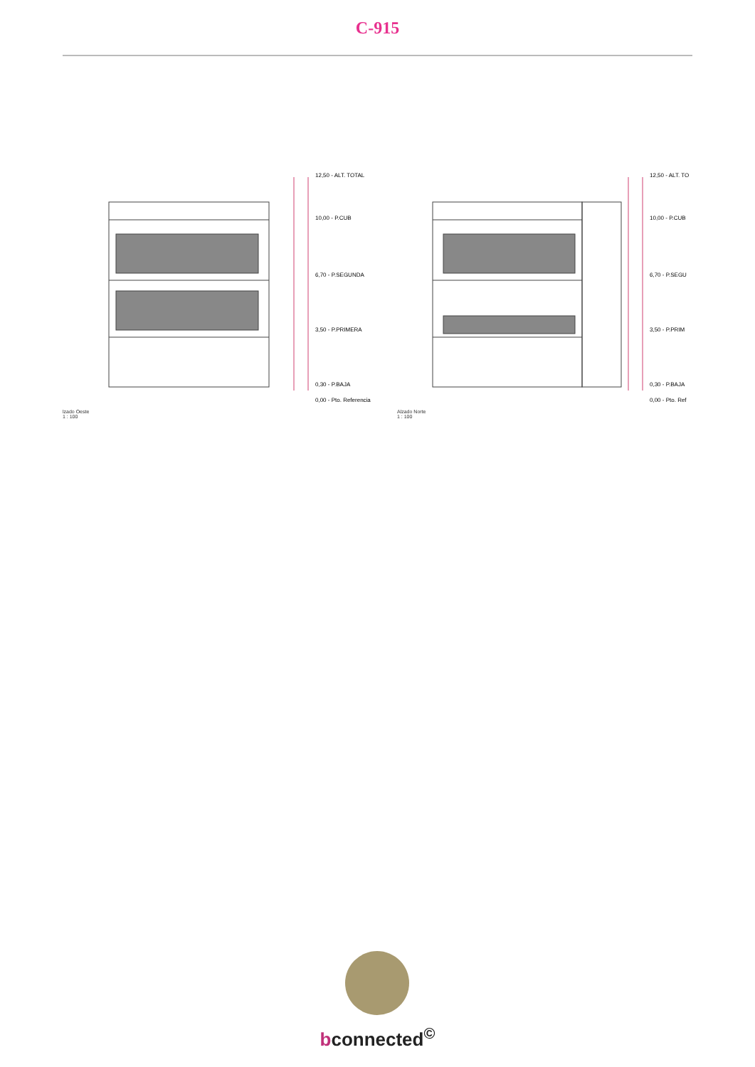C-915
12,50 - ALT. TOTAL
10,00 - P.CUB
6,70 - P.SEGUNDA
3,50 - P.PRIMERA
0,30 - P.BAJA
0,00 - Pto. Referencia
lzado Oeste
1 : 100
12,50 - ALT. TO
10,00 - P.CUB
6,70 - P.SEGU
3,50 - P.PRIM
0,30 - P.BAJA
0,00 - Pto. Ref
Alzado Norte
1 : 100
bconnected<sup>©</sup>